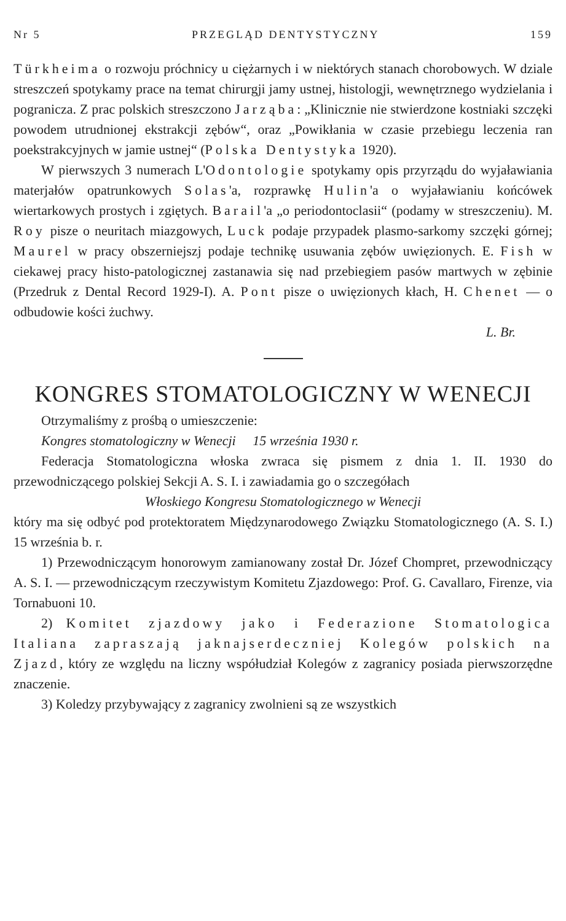Nr 5 PRZEGLĄD DENTYSTYCZNY 159
Türkheima o rozwoju próchnicy u ciężarnych i w niektórych stanach chorobowych. W dziale streszczeń spotykamy prace na temat chirurgji jamy ustnej, histologji, wewnętrznego wydzielania i pogranicza. Z prac polskich streszczono Jarząba: „Klinicznie nie stwierdzone kostniaki szczęki powodem utrudnionej ekstrakcji zębów“, oraz „Powikłania w czasie przebiegu leczenia ran poekstrakcyjnych w jamie ustnej“ (Polska Dentystyka 1920).
W pierwszych 3 numerach L'Odontologie spotykamy opis przyrządu do wyjaławiania materjałów opatrunkowych Solas'a, rozprawkę Hulin'a o wyjaławianiu końcówek wiertarkowych prostych i zgiętych. Barail'a „o periodontoclasii“ (podamy w streszczeniu). M. Roy pisze o neuritach miazgowych, Luck podaje przypadek plasmo-sarkomy szczęki górnej; Maurel w pracy obszerniejszj podaje technikę usuwania zębów uwięzionych. E. Fish w ciekawej pracy histo-patologicznej zastanawia się nad przebiegiem pasów martwych w zębinie (Przedruk z Dental Record 1929-I). A. Pont pisze o uwięzionych kłach, H. Chenet — o odbudowie kości żuchwy.
L. Br.
KONGRES STOMATOLOGICZNY W WENECJI
Otrzymaliśmy z prośbą o umieszczenie:
Kongres stomatologiczny w Wenecji 15 września 1930 r.
Federacja Stomatologiczna włoska zwraca się pismem z dnia 1. II. 1930 do przewodniczącego polskiej Sekcji A. S. I. i zawiadamia go o szczegółach
Włoskiego Kongresu Stomatologicznego w Wenecji
który ma się odbyć pod protektoratem Międzynarodowego Związku Stomatologicznego (A. S. I.) 15 września b. r.
1) Przewodniczącym honorowym zamianowany został Dr. Józef Chompret, przewodniczący A. S. I. — przewodniczącym rzeczywistym Komitetu Zjazdowego: Prof. G. Cavallaro, Firenze, via Tornabuoni 10.
2) Komitet zjazdowy jako i Federazione Stomatologica Italiana zapraszają jaknajserdeczniej Kolegów polskich na Zjazd, który ze względu na liczny współudział Kolegów z zagranicy posiada pierwszorzędne znaczenie.
3) Koledzy przybywający z zagranicy zwolnieni są ze wszystkich